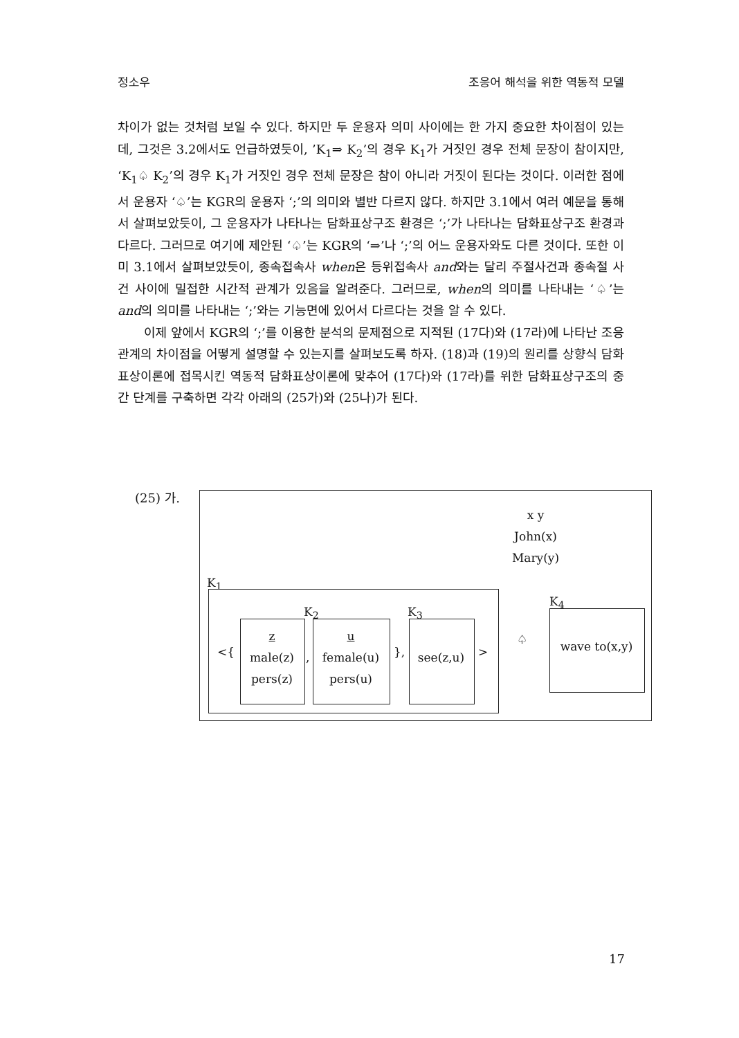정소우 조응어 해석을 위한 역동적 모델
차이가 없는 것처럼 보일 수 있다. 하지만 두 운용자 의미 사이에는 한 가지 중요한 차이점이 있는데, 그것은 3.2에서도 언급하였듯이, ’K<sub>1</sub>⇒ K<sub>2</sub>’의 경우 K<sub>1</sub>가 거짓인 경우 전체 문장이 참이지만, ‘K<sub>1</sub>♤ K<sub>2</sub>’의 경우 K<sub>1</sub>가 거짓인 경우 전체 문장은 참이 아니라 거짓이 된다는 것이다. 이러한 점에서 운용자 ‘♤’는 KGR의 운용자 ‘;’의 의미와 별반 다르지 않다. 하지만 3.1에서 여러 예문을 통해서 살펴보았듯이, 그 운용자가 나타나는 담화표상구조 환경은 ‘;’가 나타나는 담화표상구조 환경과 다르다. 그러므로 여기에 제안된 ‘♤’는 KGR의 ‘⇒’나 ‘;’의 어느 운용자와도 다른 것이다. 또한 이미 3.1에서 살펴보았듯이, 종속접속사 when은 등위접속사 and와는 달리 주절사건과 종속절 사건 사이에 밀접한 시간적 관계가 있음을 알려준다. 그러므로, when의 의미를 나타내는 ‘♤’는 and의 의미를 나타내는 ‘;’와는 기능면에 있어서 다르다는 것을 알 수 있다.
이제 앞에서 KGR의 ‘;’를 이용한 분석의 문제점으로 지적된 (17다)와 (17라)에 나타난 조응관계의 차이점을 어떻게 설명할 수 있는지를 살펴보도록 하자. (18)과 (19)의 원리를 상향식 담화표상이론에 접목시킨 역동적 담화표상이론에 맞추어 (17다)와 (17라)를 위한 담화표상구조의 중간 단계를 구축하면 각각 아래의 (25가)와 (25나)가 된다.
(25) 가.
x y
John(x)
Mary(y)
K<sub>1</sub>
K<sub>2</sub> K<sub>3</sub>
<{
z
male(z)
pers(z)
,
u
female(u)
pers(u)
}, see(z,u) >
♤
K<sub>4</sub>
wave to(x,y)
17